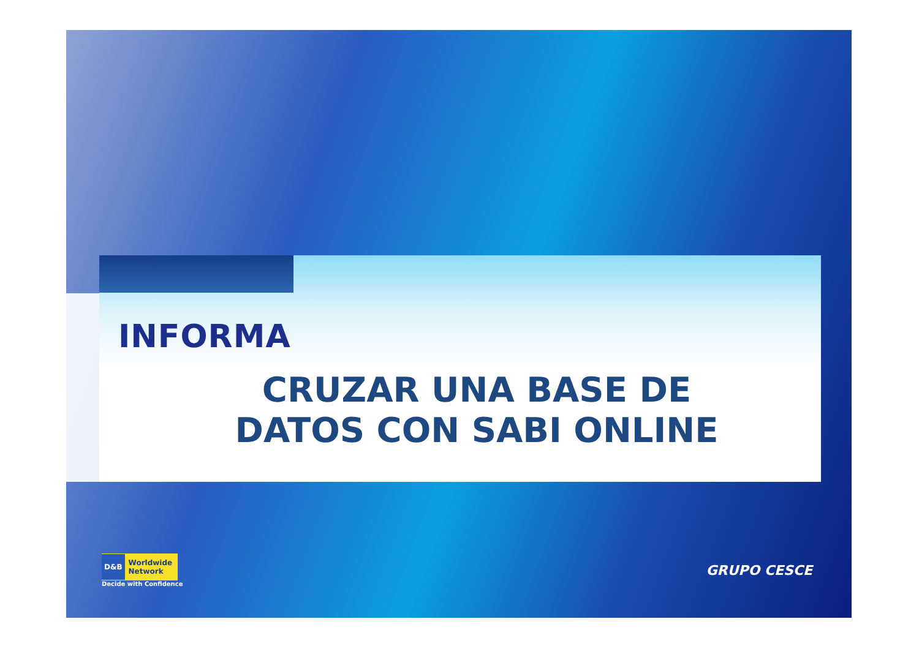INFORMA
CRUZAR UNA BASE DE
DATOS CON SABI ONLINE
D&B Worldwide
Network
Decide with Confidence
GRUPO CESCE